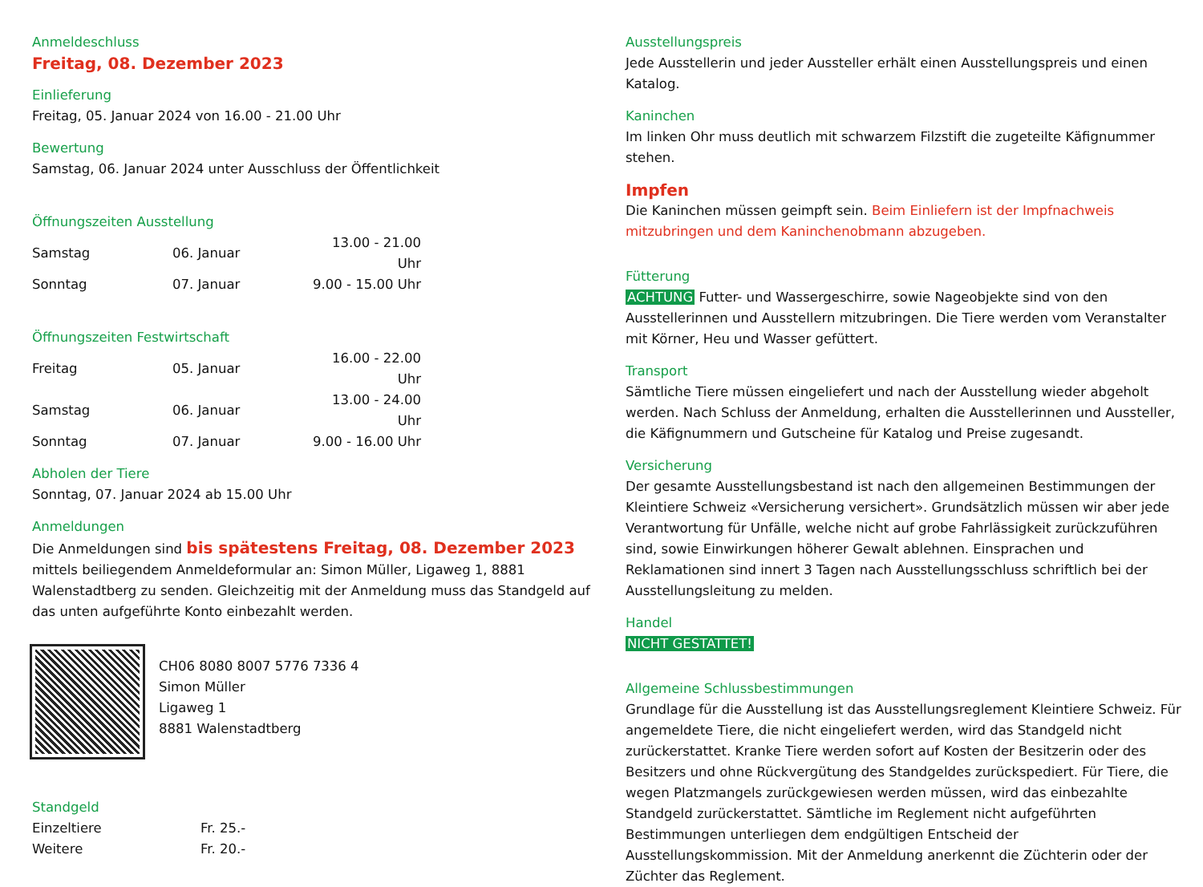Anmeldeschluss
Freitag, 08. Dezember 2023
Einlieferung
Freitag, 05. Januar 2024 von 16.00 - 21.00 Uhr
Bewertung
Samstag, 06. Januar 2024 unter Ausschluss der Öffentlichkeit
Öffnungszeiten Ausstellung
| Samstag | 06. Januar | 13.00 - 21.00 Uhr |
| Sonntag | 07. Januar | 9.00 - 15.00 Uhr |
Öffnungszeiten Festwirtschaft
| Freitag | 05. Januar | 16.00 - 22.00 Uhr |
| Samstag | 06. Januar | 13.00 - 24.00 Uhr |
| Sonntag | 07. Januar | 9.00 - 16.00 Uhr |
Abholen der Tiere
Sonntag, 07. Januar 2024 ab 15.00 Uhr
Anmeldungen
Die Anmeldungen sind bis spätestens Freitag, 08. Dezember 2023 mittels beiliegendem Anmeldeformular an: Simon Müller, Ligaweg 1, 8881 Walenstadtberg zu senden. Gleichzeitig mit der Anmeldung muss das Standgeld auf das unten aufgeführte Konto einbezahlt werden.
CH06 8080 8007 5776 7336 4
Simon Müller
Ligaweg 1
8881 Walenstadtberg
Standgeld
| Einzeltiere | Fr. 25.- |
| Weitere | Fr. 20.- |
Ausstellungspreis
Jede Ausstellerin und jeder Aussteller erhält einen Ausstellungspreis und einen Katalog.
Kaninchen
Im linken Ohr muss deutlich mit schwarzem Filzstift die zugeteilte Käfignummer stehen.
Impfen
Die Kaninchen müssen geimpft sein. Beim Einliefern ist der Impfnachweis mitzubringen und dem Kaninchenobmann abzugeben.
Fütterung
ACHTUNG Futter- und Wassergeschirre, sowie Nageobjekte sind von den Ausstellerinnen und Ausstellern mitzubringen. Die Tiere werden vom Veranstalter mit Körner, Heu und Wasser gefüttert.
Transport
Sämtliche Tiere müssen eingeliefert und nach der Ausstellung wieder abgeholt werden. Nach Schluss der Anmeldung, erhalten die Ausstellerinnen und Aussteller, die Käfignummern und Gutscheine für Katalog und Preise zugesandt.
Versicherung
Der gesamte Ausstellungsbestand ist nach den allgemeinen Bestimmungen der Kleintiere Schweiz «Versicherung versichert». Grundsätzlich müssen wir aber jede Verantwortung für Unfälle, welche nicht auf grobe Fahrlässigkeit zurückzuführen sind, sowie Einwirkungen höherer Gewalt ablehnen. Einsprachen und Reklamationen sind innert 3 Tagen nach Ausstellungsschluss schriftlich bei der Ausstellungsleitung zu melden.
Handel
NICHT GESTATTET!
Allgemeine Schlussbestimmungen
Grundlage für die Ausstellung ist das Ausstellungsreglement Kleintiere Schweiz. Für angemeldete Tiere, die nicht eingeliefert werden, wird das Standgeld nicht zurückerstattet. Kranke Tiere werden sofort auf Kosten der Besitzerin oder des Besitzers und ohne Rückvergütung des Standgeldes zurückspediert. Für Tiere, die wegen Platzmangels zurückgewiesen werden müssen, wird das einbezahlte Standgeld zurückerstattet. Sämtliche im Reglement nicht aufgeführten Bestimmungen unterliegen dem endgültigen Entscheid der Ausstellungskommission. Mit der Anmeldung anerkennt die Züchterin oder der Züchter das Reglement.